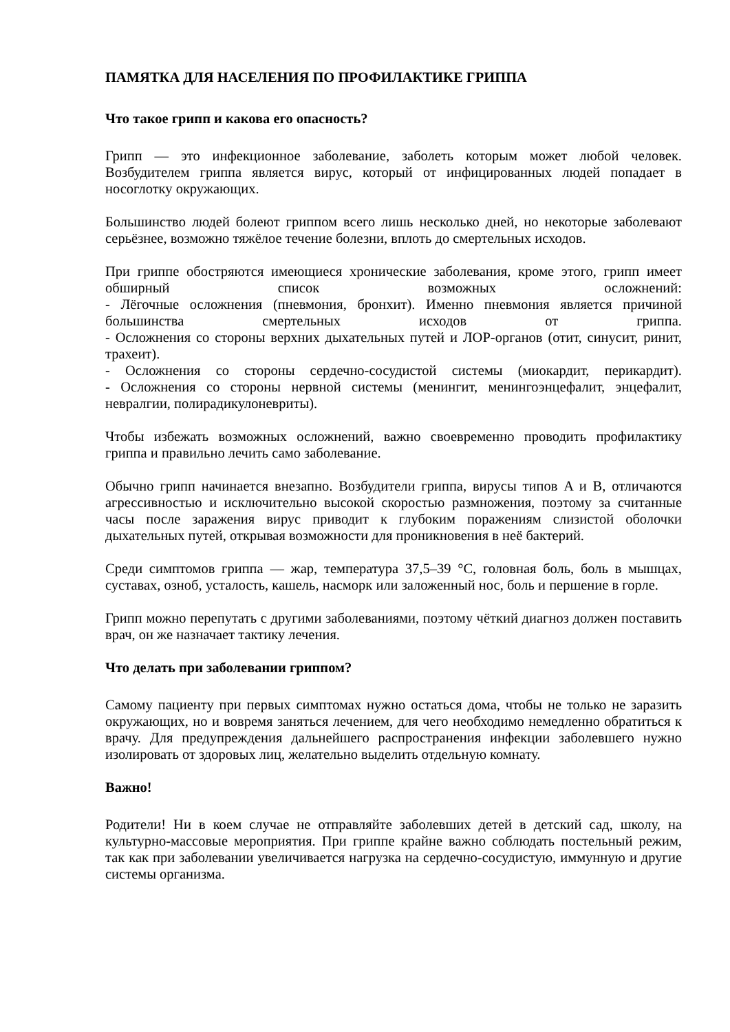ПАМЯТКА ДЛЯ НАСЕЛЕНИЯ ПО ПРОФИЛАКТИКЕ ГРИППА
Что такое грипп и какова его опасность?
Грипп — это инфекционное заболевание, заболеть которым может любой человек. Возбудителем гриппа является вирус, который от инфицированных людей попадает в носоглотку окружающих.
Большинство людей болеют гриппом всего лишь несколько дней, но некоторые заболевают серьёзнее, возможно тяжёлое течение болезни, вплоть до смертельных исходов.
При гриппе обостряются имеющиеся хронические заболевания, кроме этого, грипп имеет обширный список возможных осложнений:
- Лёгочные осложнения (пневмония, бронхит). Именно пневмония является причиной большинства смертельных исходов от гриппа.
- Осложнения со стороны верхних дыхательных путей и ЛОР-органов (отит, синусит, ринит, трахеит).
- Осложнения со стороны сердечно-сосудистой системы (миокардит, перикардит).
- Осложнения со стороны нервной системы (менингит, менингоэнцефалит, энцефалит, невралгии, полирадикулоневриты).
Чтобы избежать возможных осложнений, важно своевременно проводить профилактику гриппа и правильно лечить само заболевание.
Обычно грипп начинается внезапно. Возбудители гриппа, вирусы типов A и B, отличаются агрессивностью и исключительно высокой скоростью размножения, поэтому за считанные часы после заражения вирус приводит к глубоким поражениям слизистой оболочки дыхательных путей, открывая возможности для проникновения в неё бактерий.
Среди симптомов гриппа — жар, температура 37,5–39 °С, головная боль, боль в мышцах, суставах, озноб, усталость, кашель, насморк или заложенный нос, боль и першение в горле.
Грипп можно перепутать с другими заболеваниями, поэтому чёткий диагноз должен поставить врач, он же назначает тактику лечения.
Что делать при заболевании гриппом?
Самому пациенту при первых симптомах нужно остаться дома, чтобы не только не заразить окружающих, но и вовремя заняться лечением, для чего необходимо немедленно обратиться к врачу. Для предупреждения дальнейшего распространения инфекции заболевшего нужно изолировать от здоровых лиц, желательно выделить отдельную комнату.
Важно!
Родители! Ни в коем случае не отправляйте заболевших детей в детский сад, школу, на культурно-массовые мероприятия. При гриппе крайне важно соблюдать постельный режим, так как при заболевании увеличивается нагрузка на сердечно-сосудистую, иммунную и другие системы организма.